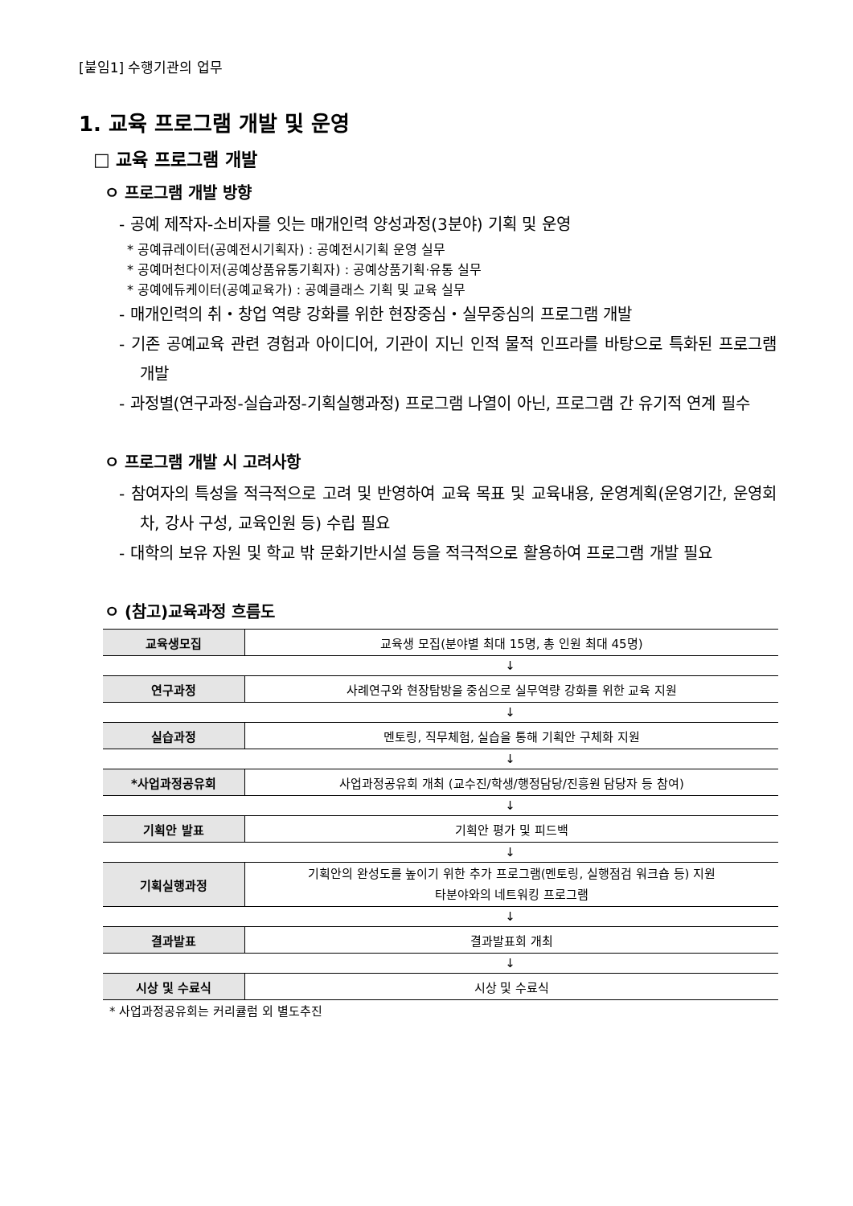[붙임1] 수행기관의 업무
1. 교육 프로그램 개발 및 운영
□ 교육 프로그램 개발
ㅇ 프로그램 개발 방향
- 공예 제작자-소비자를 잇는 매개인력 양성과정(3분야) 기획 및 운영
* 공예큐레이터(공예전시기획자) : 공예전시기획 운영 실무
* 공예머천다이저(공예상품유통기획자) : 공예상품기획·유통 실무
* 공예에듀케이터(공예교육가) : 공예클래스 기획 및 교육 실무
- 매개인력의 취・창업 역량 강화를 위한 현장중심・실무중심의 프로그램 개발
- 기존 공예교육 관련 경험과 아이디어, 기관이 지닌 인적 물적 인프라를 바탕으로 특화된 프로그램 개발
- 과정별(연구과정-실습과정-기획실행과정) 프로그램 나열이 아닌, 프로그램 간 유기적 연계 필수
ㅇ 프로그램 개발 시 고려사항
- 참여자의 특성을 적극적으로 고려 및 반영하여 교육 목표 및 교육내용, 운영계획(운영기간, 운영회차, 강사 구성, 교육인원 등) 수립 필요
- 대학의 보유 자원 및 학교 밖 문화기반시설 등을 적극적으로 활용하여 프로그램 개발 필요
ㅇ (참고)교육과정 흐름도
| 교육생모집 | 교육생 모집(분야별 최대 15명, 총 인원 최대 45명) |
| ↓ | |
| 연구과정 | 사례연구와 현장탐방을 중심으로 실무역량 강화를 위한 교육 지원 |
| ↓ | |
| 실습과정 | 멘토링, 직무체험, 실습을 통해 기획안 구체화 지원 |
| ↓ | |
| *사업과정공유회 | 사업과정공유회 개최 (교수진/학생/행정담당/진흥원 담당자 등 참여) |
| ↓ | |
| 기획안 발표 | 기획안 평가 및 피드백 |
| ↓ | |
| 기획실행과정 | 기획안의 완성도를 높이기 위한 추가 프로그램(멘토링, 실행점검 워크숍 등) 지원 타분야와의 네트워킹 프로그램 |
| ↓ | |
| 결과발표 | 결과발표회 개최 |
| ↓ | |
| 시상 및 수료식 | 시상 및 수료식 |
* 사업과정공유회는 커리큘럼 외 별도추진